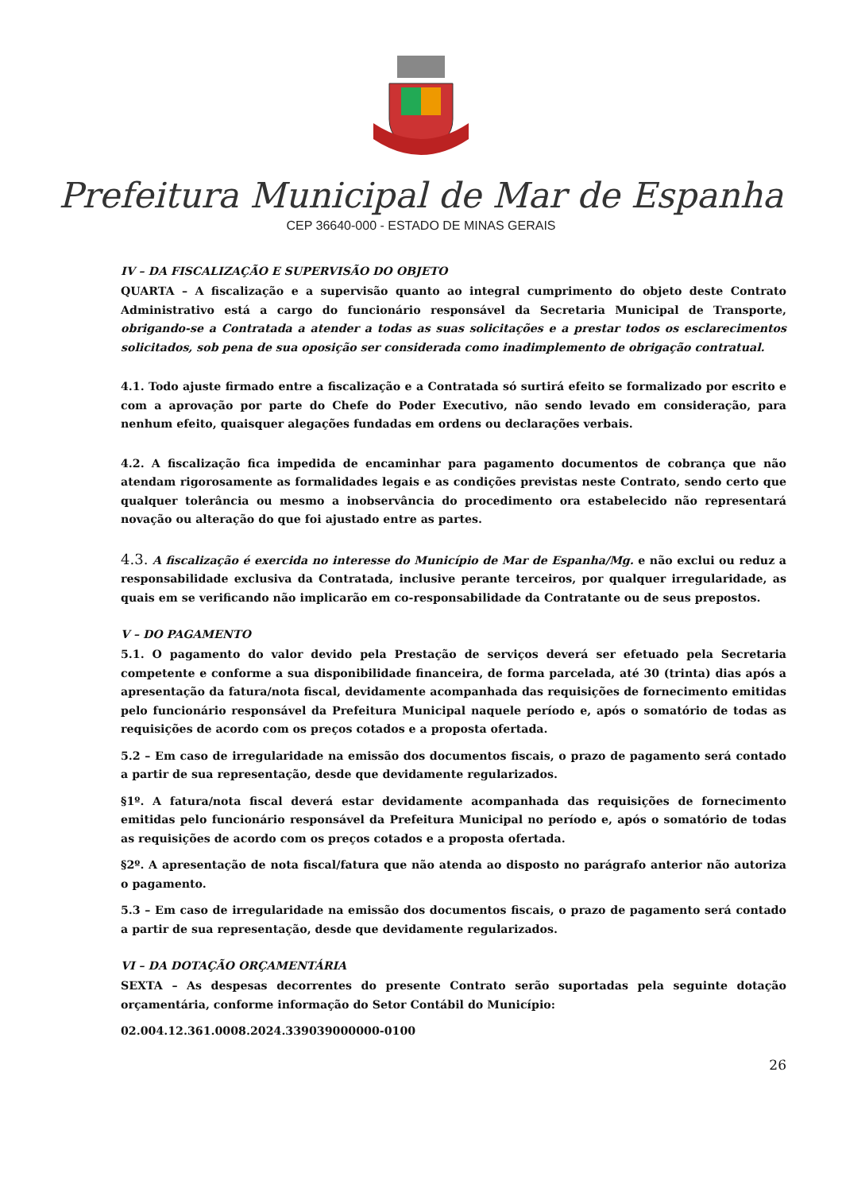Prefeitura Municipal de Mar de Espanha
CEP 36640-000 - ESTADO DE MINAS GERAIS
IV – DA FISCALIZAÇÃO E SUPERVISÃO DO OBJETO
QUARTA – A fiscalização e a supervisão quanto ao integral cumprimento do objeto deste Contrato Administrativo está a cargo do funcionário responsável da Secretaria Municipal de Transporte, obrigando-se a Contratada a atender a todas as suas solicitações e a prestar todos os esclarecimentos solicitados, sob pena de sua oposição ser considerada como inadimplemento de obrigação contratual.
4.1. Todo ajuste firmado entre a fiscalização e a Contratada só surtirá efeito se formalizado por escrito e com a aprovação por parte do Chefe do Poder Executivo, não sendo levado em consideração, para nenhum efeito, quaisquer alegações fundadas em ordens ou declarações verbais.
4.2. A fiscalização fica impedida de encaminhar para pagamento documentos de cobrança que não atendam rigorosamente as formalidades legais e as condições previstas neste Contrato, sendo certo que qualquer tolerância ou mesmo a inobservância do procedimento ora estabelecido não representará novação ou alteração do que foi ajustado entre as partes.
4.3. A fiscalização é exercida no interesse do Município de Mar de Espanha/Mg. e não exclui ou reduz a responsabilidade exclusiva da Contratada, inclusive perante terceiros, por qualquer irregularidade, as quais em se verificando não implicarão em co-responsabilidade da Contratante ou de seus prepostos.
V – DO PAGAMENTO
5.1. O pagamento do valor devido pela Prestação de serviços deverá ser efetuado pela Secretaria competente e conforme a sua disponibilidade financeira, de forma parcelada, até 30 (trinta) dias após a apresentação da fatura/nota fiscal, devidamente acompanhada das requisições de fornecimento emitidas pelo funcionário responsável da Prefeitura Municipal naquele período e, após o somatório de todas as requisições de acordo com os preços cotados e a proposta ofertada.
5.2 – Em caso de irregularidade na emissão dos documentos fiscais, o prazo de pagamento será contado a partir de sua representação, desde que devidamente regularizados.
§1º. A fatura/nota fiscal deverá estar devidamente acompanhada das requisições de fornecimento emitidas pelo funcionário responsável da Prefeitura Municipal no período e, após o somatório de todas as requisições de acordo com os preços cotados e a proposta ofertada.
§2º. A apresentação de nota fiscal/fatura que não atenda ao disposto no parágrafo anterior não autoriza o pagamento.
5.3 – Em caso de irregularidade na emissão dos documentos fiscais, o prazo de pagamento será contado a partir de sua representação, desde que devidamente regularizados.
VI – DA DOTAÇÃO ORÇAMENTÁRIA
SEXTA – As despesas decorrentes do presente Contrato serão suportadas pela seguinte dotação orçamentária, conforme informação do Setor Contábil do Município:
02.004.12.361.0008.2024.339039000000-0100
26